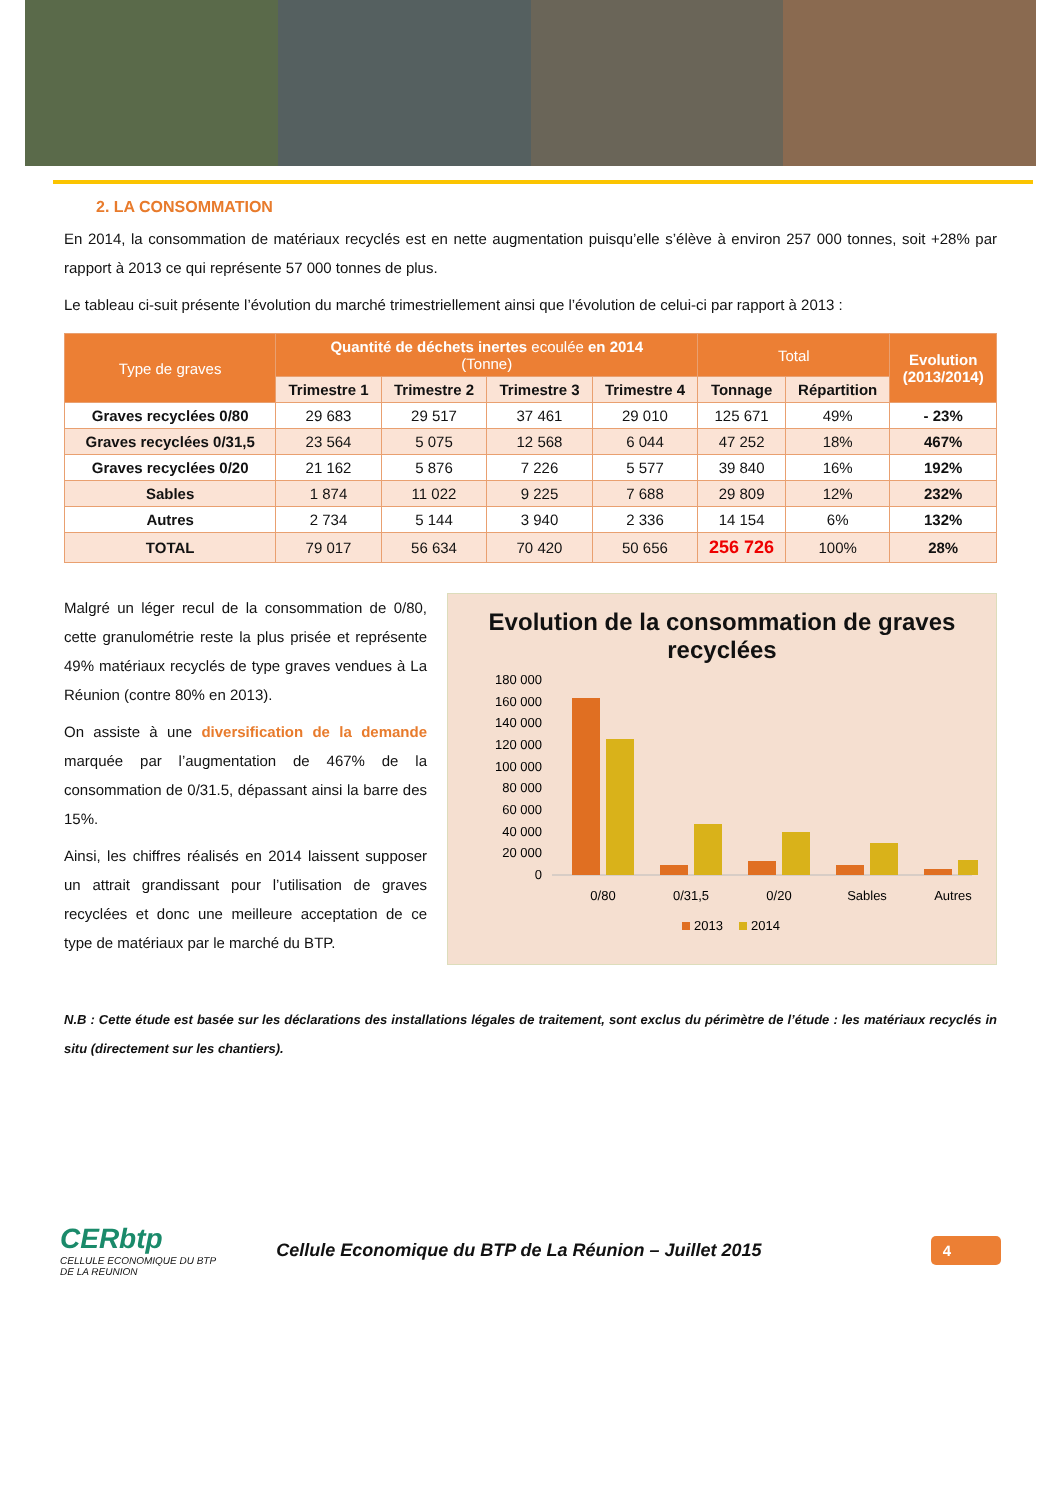2. LA CONSOMMATION
En 2014, la consommation de matériaux recyclés est en nette augmentation puisqu’elle s’élève à environ 257 000 tonnes, soit +28% par rapport à 2013 ce qui représente 57 000 tonnes de plus.
Le tableau ci-suit présente l’évolution du marché trimestriellement ainsi que l’évolution de celui-ci par rapport à 2013 :
| Type de graves | Quantité de déchets inertes ecoulée en 2014 (Tonne) | | | | Total | | Evolution (2013/2014) |
| --- | --- | --- | --- | --- | --- | --- | --- |
| | Trimestre 1 | Trimestre 2 | Trimestre 3 | Trimestre 4 | Tonnage | Répartition | |
| Graves recyclées 0/80 | 29 683 | 29 517 | 37 461 | 29 010 | 125 671 | 49% | - 23% |
| Graves recyclées 0/31,5 | 23 564 | 5 075 | 12 568 | 6 044 | 47 252 | 18% | 467% |
| Graves recyclées 0/20 | 21 162 | 5 876 | 7 226 | 5 577 | 39 840 | 16% | 192% |
| Sables | 1 874 | 11 022 | 9 225 | 7 688 | 29 809 | 12% | 232% |
| Autres | 2 734 | 5 144 | 3 940 | 2 336 | 14 154 | 6% | 132% |
| TOTAL | 79 017 | 56 634 | 70 420 | 50 656 | 256 726 | 100% | 28% |
Malgré un léger recul de la consommation de 0/80, cette granulométrie reste la plus prisée et représente 49% matériaux recyclés de type graves vendues à La Réunion (contre 80% en 2013).
On assiste à une diversification de la demande marquée par l’augmentation de 467% de la consommation de 0/31.5, dépassant ainsi la barre des 15%.
Ainsi, les chiffres réalisés en 2014 laissent supposer un attrait grandissant pour l’utilisation de graves recyclées et donc une meilleure acceptation de ce type de matériaux par le marché du BTP.
Evolution de la consommation de graves recyclées
180 000
160 000
140 000
120 000
100 000
80 000
60 000
40 000
20 000
0
0/80
0/31,5
0/20
Sables
Autres
2013
2014
N.B : Cette étude est basée sur les déclarations des installations légales de traitement, sont exclus du périmètre de l’étude : les matériaux recyclés in situ (directement sur les chantiers).
CERbtp
CELLULE ECONOMIQUE DU BTP
DE LA REUNION
Cellule Economique du BTP de La Réunion – Juillet 2015
4